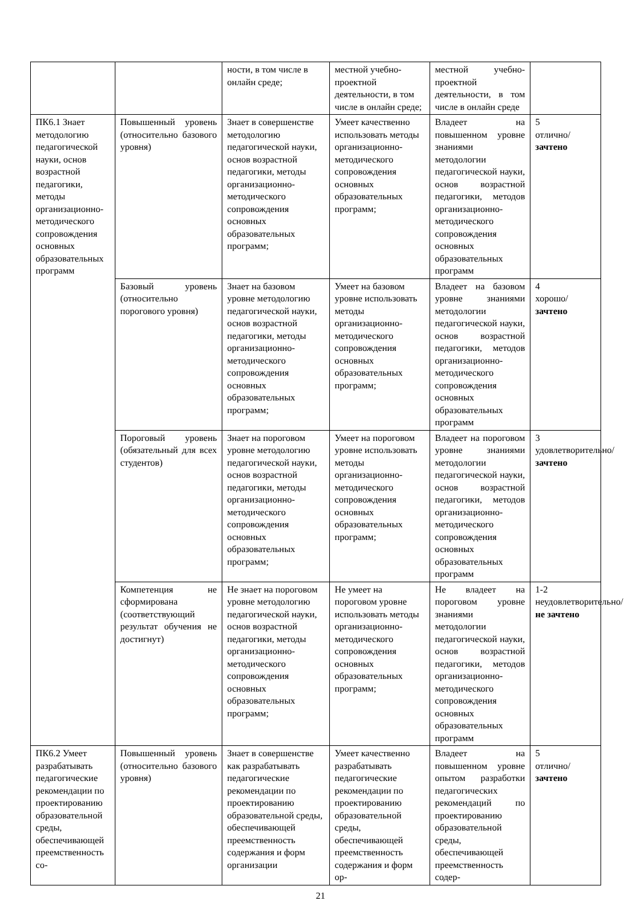| | | ности, в том числе в онлайн среде; | местной учебно-проектной деятельности, в том числе в онлайн среде; | местной учебно-проектной деятельности, в том числе в онлайн среде | |
| ПК6.1 Знает методологию педагогической науки, основ возрастной педагогики, методы организационно-методического сопровождения основных образовательных программ | Повышенный уровень (относительно базового уровня) | Знает в совершенстве методологию педагогической науки, основ возрастной педагогики, методы организационно-методического сопровождения основных образовательных программ; | Умеет качественно использовать методы организационно-методического сопровождения основных образовательных программ; | Владеет на повышенном уровне знаниями методологии педагогической науки, основ возрастной педагогики, методов организационно-методического сопровождения основных образовательных программ | 5 отлично/ зачтено |
| | Базовый уровень (относительно порогового уровня) | Знает на базовом уровне методологию педагогической науки, основ возрастной педагогики, методы организационно-методического сопровождения основных образовательных программ; | Умеет на базовом уровне использовать методы организационно-методического сопровождения основных образовательных программ; | Владеет на базовом уровне знаниями методологии педагогической науки, основ возрастной педагогики, методов организационно-методического сопровождения основных образовательных программ | 4 хорошо/ зачтено |
| | Пороговый уровень (обязательный для всех студентов) | Знает на пороговом уровне методологию педагогической науки, основ возрастной педагогики, методы организационно-методического сопровождения основных образовательных программ; | Умеет на пороговом уровне использовать методы организационно-методического сопровождения основных образовательных программ; | Владеет на пороговом уровне знаниями методологии педагогической науки, основ возрастной педагогики, методов организационно-методического сопровождения основных образовательных программ | 3 удовлетворительно/ зачтено |
| | Компетенция не сформирована (соответствующий результат обучения не достигнут) | Не знает на пороговом уровне методологию педагогической науки, основ возрастной педагогики, методы организационно-методического сопровождения основных образовательных программ; | Не умеет на пороговом уровне использовать методы организационно-методического сопровождения основных образовательных программ; | Не владеет на пороговом уровне знаниями методологии педагогической науки, основ возрастной педагогики, методов организационно-методического сопровождения основных образовательных программ | 1-2 неудовлетворительно/ не зачтено |
| ПК6.2 Умеет разрабатывать педагогические рекомендации по проектированию образовательной среды, обеспечивающей преемственность со- | Повышенный уровень (относительно базового уровня) | Знает в совершенстве как разрабатывать педагогические рекомендации по проектированию образовательной среды, обеспечивающей преемственность содержания и форм организации | Умеет качественно разрабатывать педагогические рекомендации по проектированию образовательной среды, обеспечивающей преемственность содержания и форм ор- | Владеет на повышенном уровне опытом разработки педагогических рекомендаций по проектированию образовательной среды, обеспечивающей преемственность содер- | 5 отлично/ зачтено |
21